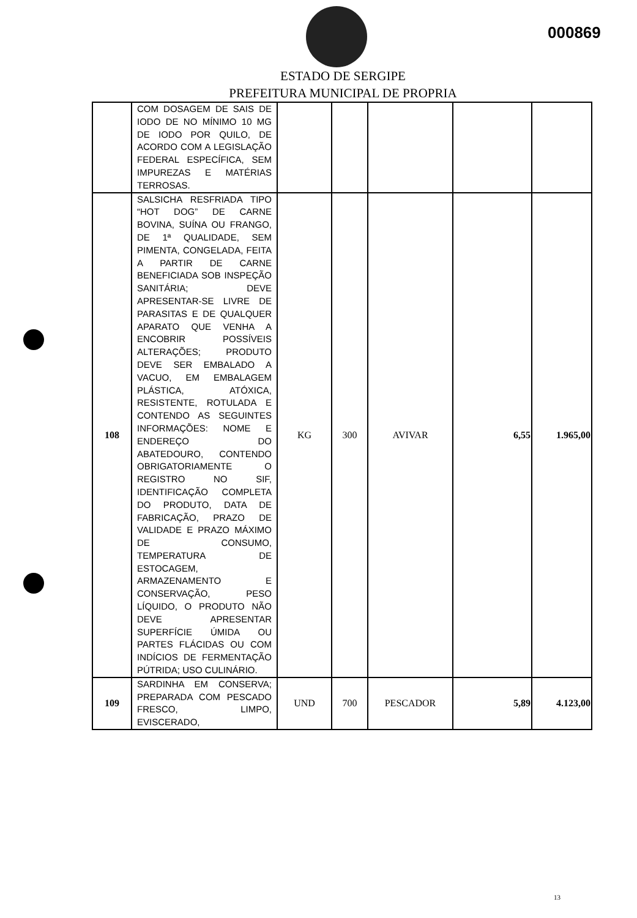000869
ESTADO DE SERGIPE
PREFEITURA MUNICIPAL DE PROPRIA
| | COM DOSAGEM DE SAIS DE IODO DE NO MÍNIMO 10 MG DE IODO POR QUILO, DE ACORDO COM A LEGISLAÇÃO FEDERAL ESPECÍFICA, SEM IMPUREZAS E MATÉRIAS TERROSAS. | | | | | |
| 108 | SALSICHA RESFRIADA TIPO “HOT DOG” DE CARNE BOVINA, SUÍNA OU FRANGO, DE 1ª QUALIDADE, SEM PIMENTA, CONGELADA, FEITA A PARTIR DE CARNE BENEFICIADA SOB INSPEÇÃO SANITÁRIA; DEVE APRESENTAR-SE LIVRE DE PARASITAS E DE QUALQUER APARATO QUE VENHA A ENCOBRIR POSSÍVEIS ALTERAÇÕES; PRODUTO DEVE SER EMBALADO A VACUO, EM EMBALAGEM PLÁSTICA, ATÓXICA, RESISTENTE, ROTULADA E CONTENDO AS SEGUINTES INFORMAÇÕES: NOME E ENDEREÇO DO ABATEDOURO, CONTENDO OBRIGATORIAMENTE O REGISTRO NO SIF, IDENTIFICAÇÃO COMPLETA DO PRODUTO, DATA DE FABRICAÇÃO, PRAZO DE VALIDADE E PRAZO MÁXIMO DE CONSUMO, TEMPERATURA DE ESTOCAGEM, ARMAZENAMENTO E CONSERVAÇÃO, PESO LÍQUIDO, O PRODUTO NÃO DEVE APRESENTAR SUPERFÍCIE ÚMIDA OU PARTES FLÁCIDAS OU COM INDÍCIOS DE FERMENTAÇÃO PÚTRIDA; USO CULINÁRIO. | KG | 300 | AVIVAR | 6,55 | 1.965,00 |
| 109 | SARDINHA EM CONSERVA; PREPARADA COM PESCADO FRESCO, LIMPO, EVISCERADO, | UND | 700 | PESCADOR | 5,89 | 4.123,00 |
13